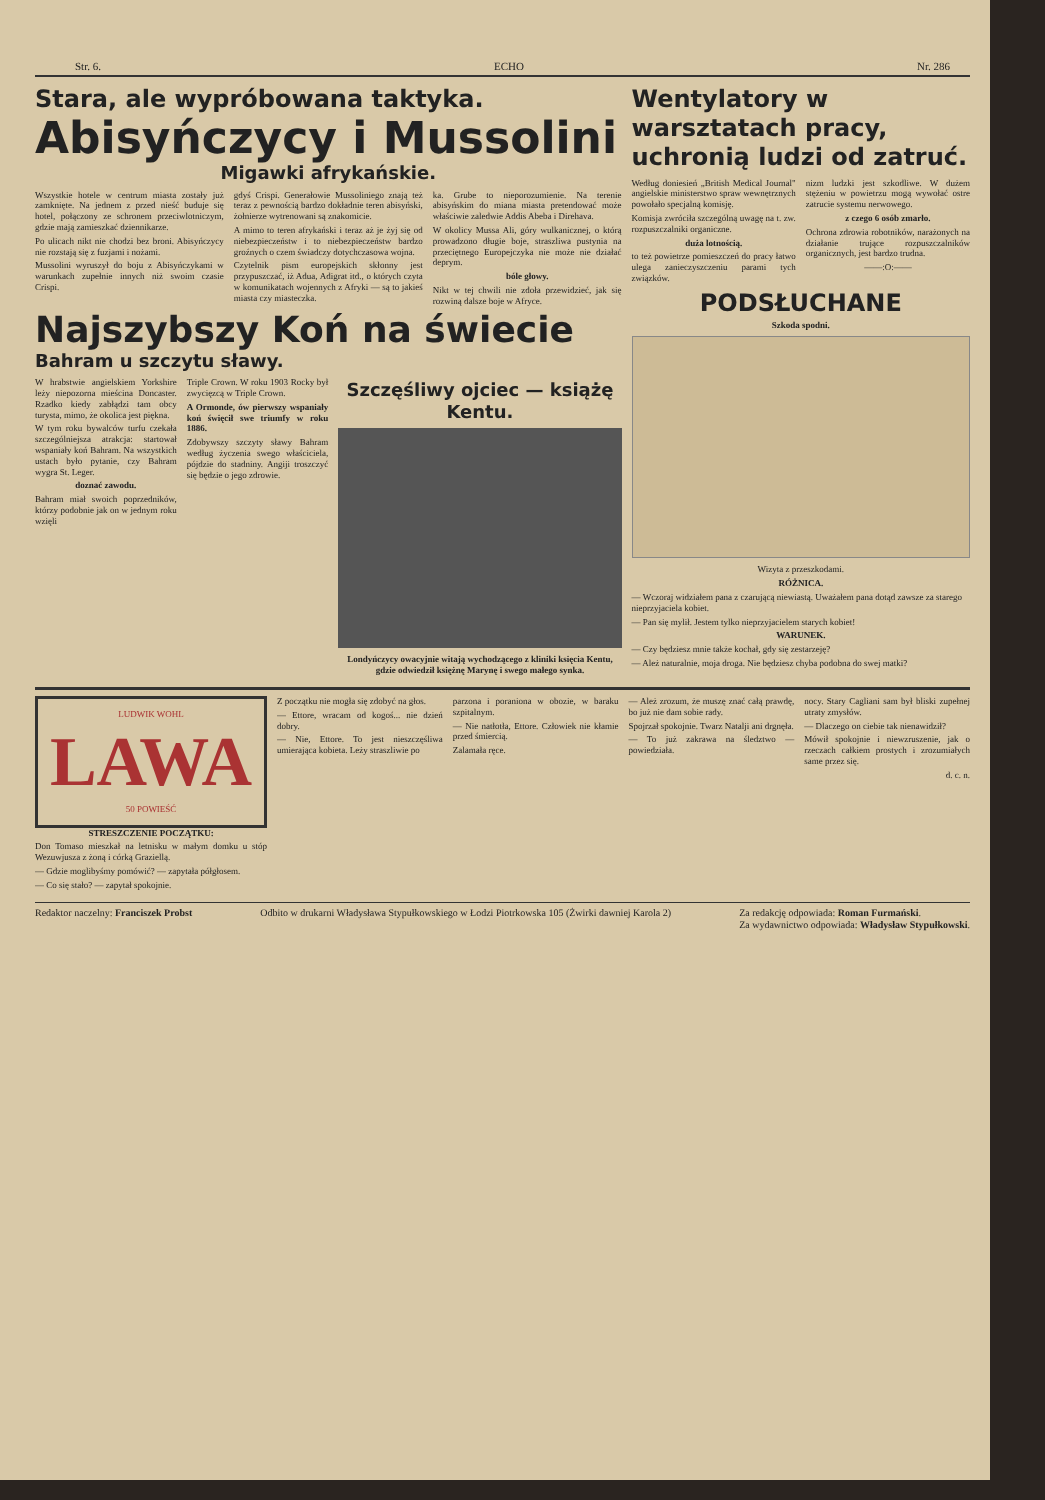Str. 6. ECHO Nr. 286
Stara, ale wypróbowana taktyka.
Abisyńczycy i Mussolini
Migawki afrykańskie.
Wszystkie hotele w centrum miasta zostały już zamknięte. Na jednem z przed nieść buduje się hotel, połączony ze schronem przeciwlotniczym, gdzie mają zamieszkać dziennikarze.
Po ulicach nikt nie chodzi bez broni. Abisyńczycy nie rozstają się z fuzjami i nożami.
Mussolini wyruszył do boju z Abisyńczykami w warunkach zupełnie innych niż swoim czasie Crispi.
gdyś Crispi. Generałowie Mussoliniego znają też teraz z pewnością bardzo dokładnie teren abisyński, żołnierze wytrenowani są znakomicie.
A mimo to teren afrykański i teraz aż je żyj się od niebezpieczeństw i to niebezpieczeństw bardzo groźnych o czem świadczy dotychczasowa wojna.
Czytelnik pism europejskich skłonny jest przypuszczać, iż Adua, Adigrat itd., o których czyta w komunikatach wojennych z Afryki — są to jakieś miasta czy miasteczka.
ka. Grube to nieporozumienie. Na terenie abisyńskim do miana miasta pretendować może właściwie zaledwie Addis Abeba i Direhava.
W okolicy Mussa Ali, góry wulkanicznej, o którą prowadzono długie boje, straszliwa pustynia na przeciętnego Europejczyka nie może nie działać deprym.
bóle głowy.
Nikt w tej chwili nie zdoła przewidzieć, jak się rozwiną dalsze boje w Afryce.
Najszybszy Koń na świecie
Bahram u szczytu sławy.
W hrabstwie angielskiem Yorkshire leży niepozorna mieścina Doncaster. Rzadko kiedy zabłądzi tam obcy turysta, mimo, że okolica jest piękna.
W tym roku bywalców turfu czekała szczególniejsza atrakcja: startował wspaniały koń Bahram. Na wszystkich ustach było pytanie, czy Bahram wygra St. Leger.
doznać zawodu.
Bahram miał swoich poprzedników, którzy podobnie jak on w jednym roku wzięli
Triple Crown. W roku 1903 Rocky był zwycięzcą w Triple Crown.
A Ormonde, ów pierwszy wspaniały koń święcił swe triumfy w roku 1886.
Zdobywszy szczyty sławy Bahram według życzenia swego właściciela, pójdzie do stadniny. Angiji troszczyć się będzie o jego zdrowie.
Szczęśliwy ojciec — książę Kentu.
Londyńczycy owacyjnie witają wychodzącego z kliniki księcia Kentu, gdzie odwiedził księżnę Marynę i swego małego synka.
Wentylatory w warsztatach pracy, uchronią ludzi od zatruć.
Według doniesień „British Medical Journal" angielskie ministerstwo spraw wewnętrznych powołało specjalną komisję.
Komisja zwróciła szczególną uwagę na t. zw. rozpuszczalniki organiczne.
duża lotnością.
to też powietrze pomieszczeń do pracy łatwo ulega zanieczyszczeniu parami tych związków.
nizm ludzki jest szkodliwe. W dużem stężeniu w powietrzu mogą wywołać ostre zatrucie systemu nerwowego.
z czego 6 osób zmarło.
Ochrona zdrowia robotników, narażonych na działanie trujące rozpuszczalników organicznych, jest bardzo trudna.
——:O:——
PODSŁUCHANE
Szkoda spodni.
Wizyta z przeszkodami.
RÓŻNICA.
— Wczoraj widziałem pana z czarującą niewiastą. Uważałem pana dotąd zawsze za starego nieprzyjaciela kobiet.
— Pan się mylił. Jestem tylko nieprzyjacielem starych kobiet!
WARUNEK.
— Czy będziesz mnie także kochał, gdy się zestarzeję?
— Ależ naturalnie, moja droga. Nie będziesz chyba podobna do swej matki?
LUDWIK WOHL
LAWA
50 POWIEŚĆ
STRESZCZENIE POCZĄTKU:
Don Tomaso mieszkał na letnisku w małym domku u stóp Wezuwjusza z żoną i córką Graziellą.
— Gdzie moglibyśmy pomówić? — zapytała półgłosem.
— Co się stało? — zapytał spokojnie.
Z początku nie mogła się zdobyć na głos.
— Ettore, wracam od kogoś... nie dzień dobry.
— Nie, Ettore. To jest nieszczęśliwa umierająca kobieta. Leży straszliwie po
parzona i poraniona w obozie, w baraku szpitalnym.
— Nie natłotła, Ettore. Człowiek nie kłamie przed śmiercią.
Zalamała ręce.
— Ależ zrozum, że muszę znać całą prawdę, bo już nie dam sobie rady.
Spojrzał spokojnie. Twarz Natalji ani drgnęła.
— To już zakrawa na śledztwo — powiedziała.
nocy. Stary Cagliani sam był bliski zupełnej utraty zmysłów.
— Dlaczego on ciebie tak nienawidził?
Mówił spokojnie i niewzruszenie, jak o rzeczach całkiem prostych i zrozumiałych same przez się.
d. c. n.
Redaktor naczelny: Franciszek Probst Odbito w drukarni Władysława Stypułkowskiego w Łodzi Piotrkowska 105 (Żwirki dawniej Karola 2) Za redakcję odpowiada: Roman Furmański.
Za wydawnictwo odpowiada: Władysław Stypułkowski.